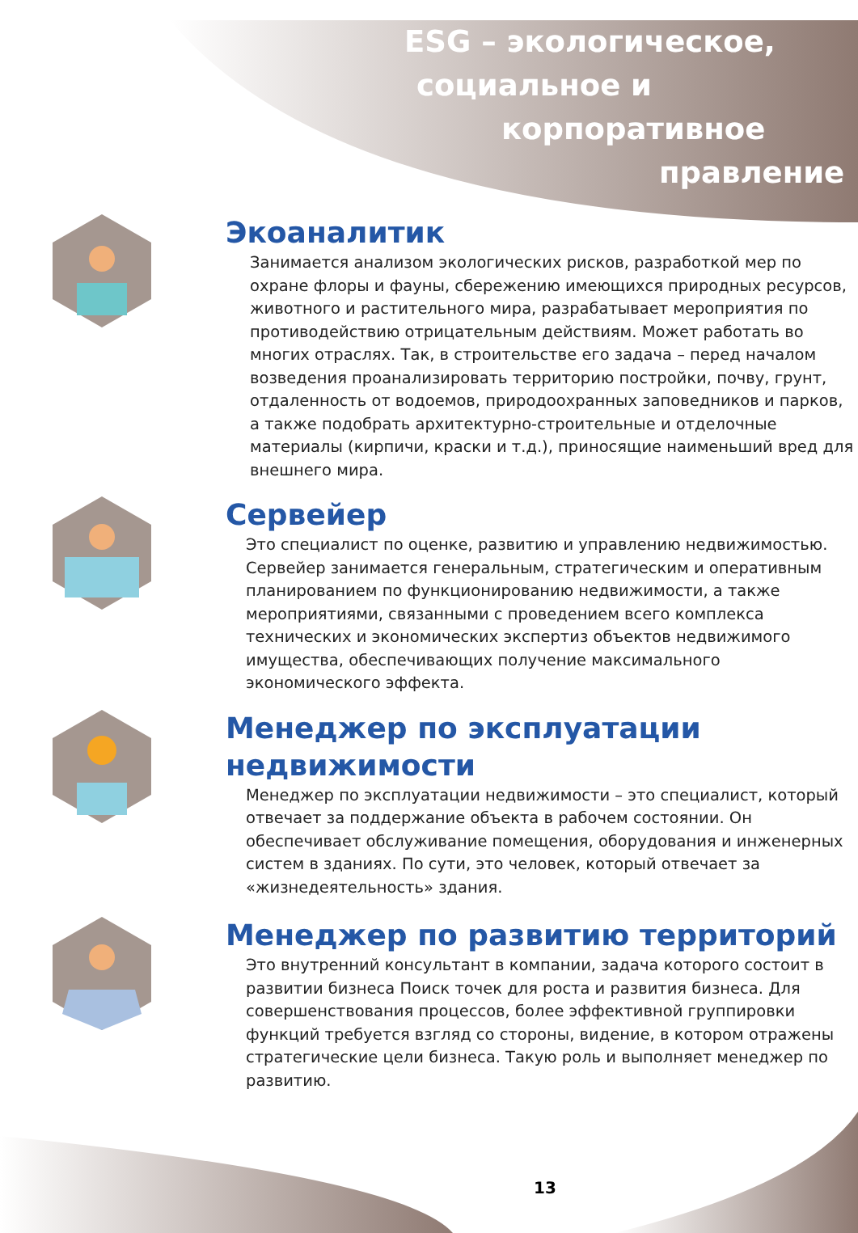ESG – экологическое,
социальное и
корпоративное
правление
Экоаналитик
Занимается анализом экологических рисков, разработкой мер по охране флоры и фауны, сбережению имеющихся природных ресурсов, животного и растительного мира, разрабатывает мероприятия по противодействию отрицательным действиям. Может работать во многих отраслях. Так, в строительстве его задача – перед началом возведения проанализировать территорию постройки, почву, грунт, отдаленность от водоемов, природоохранных заповедников и парков, а также подобрать архитектурно-строительные и отделочные материалы (кирпичи, краски и т.д.), приносящие наименьший вред для внешнего мира.
Сервейер
Это специалист по оценке, развитию и управлению недвижимостью. Сервейер занимается генеральным, стратегическим и оперативным планированием по функционированию недвижимости, а также мероприятиями, связанными с проведением всего комплекса технических и экономических экспертиз объектов недвижимого имущества, обеспечивающих получение максимального экономического эффекта.
Менеджер по эксплуатации недвижимости
Менеджер по эксплуатации недвижимости – это специалист, который отвечает за поддержание объекта в рабочем состоянии. Он обеспечивает обслуживание помещения, оборудования и инженерных систем в зданиях. По сути, это человек, который отвечает за «жизнедеятельность» здания.
Менеджер по развитию территорий
Это внутренний консультант в компании, задача которого состоит в развитии бизнеса Поиск точек для роста и развития бизнеса. Для совершенствования процессов, более эффективной группировки функций требуется взгляд со стороны, видение, в котором отражены стратегические цели бизнеса. Такую роль и выполняет менеджер по развитию.
13